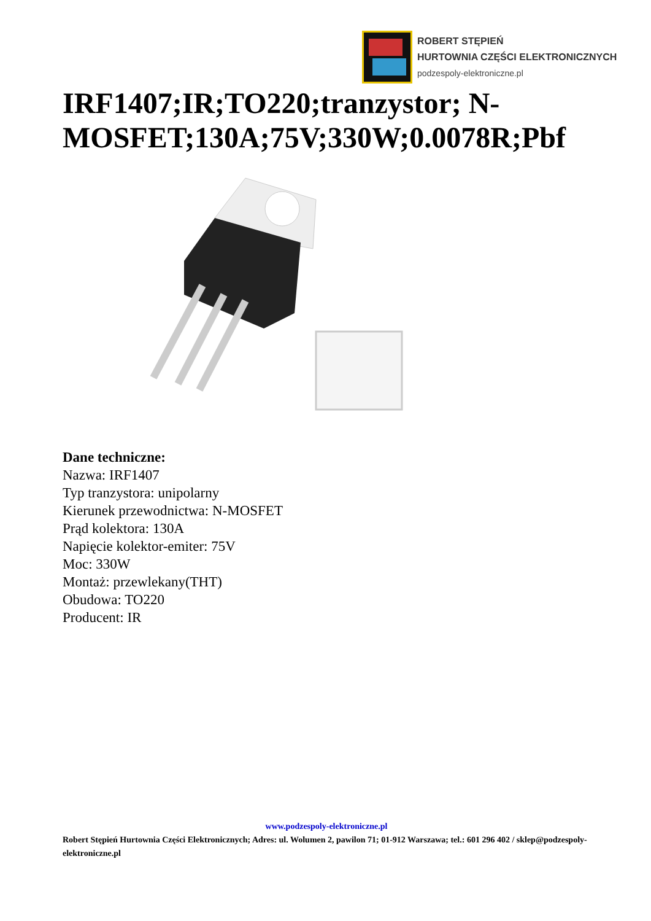ROBERT STĘPIEŃ
HURTOWNIA CZĘŚCI ELEKTRONICZNYCH
podzespoly-elektroniczne.pl
IRF1407;IR;TO220;tranzystor; N-MOSFET;130A;75V;330W;0.0078R;Pbf
Dane techniczne:
Nazwa: IRF1407
Typ tranzystora: unipolarny
Kierunek przewodnictwa: N-MOSFET
Prąd kolektora: 130A
Napięcie kolektor-emiter: 75V
Moc: 330W
Montaż: przewlekany(THT)
Obudowa: TO220
Producent: IR
www.podzespoly-elektroniczne.pl
Robert Stępień Hurtownia Części Elektronicznych; Adres: ul. Wolumen 2, pawilon 71; 01-912 Warszawa; tel.: 601 296 402 / sklep@podzespoly-elektroniczne.pl